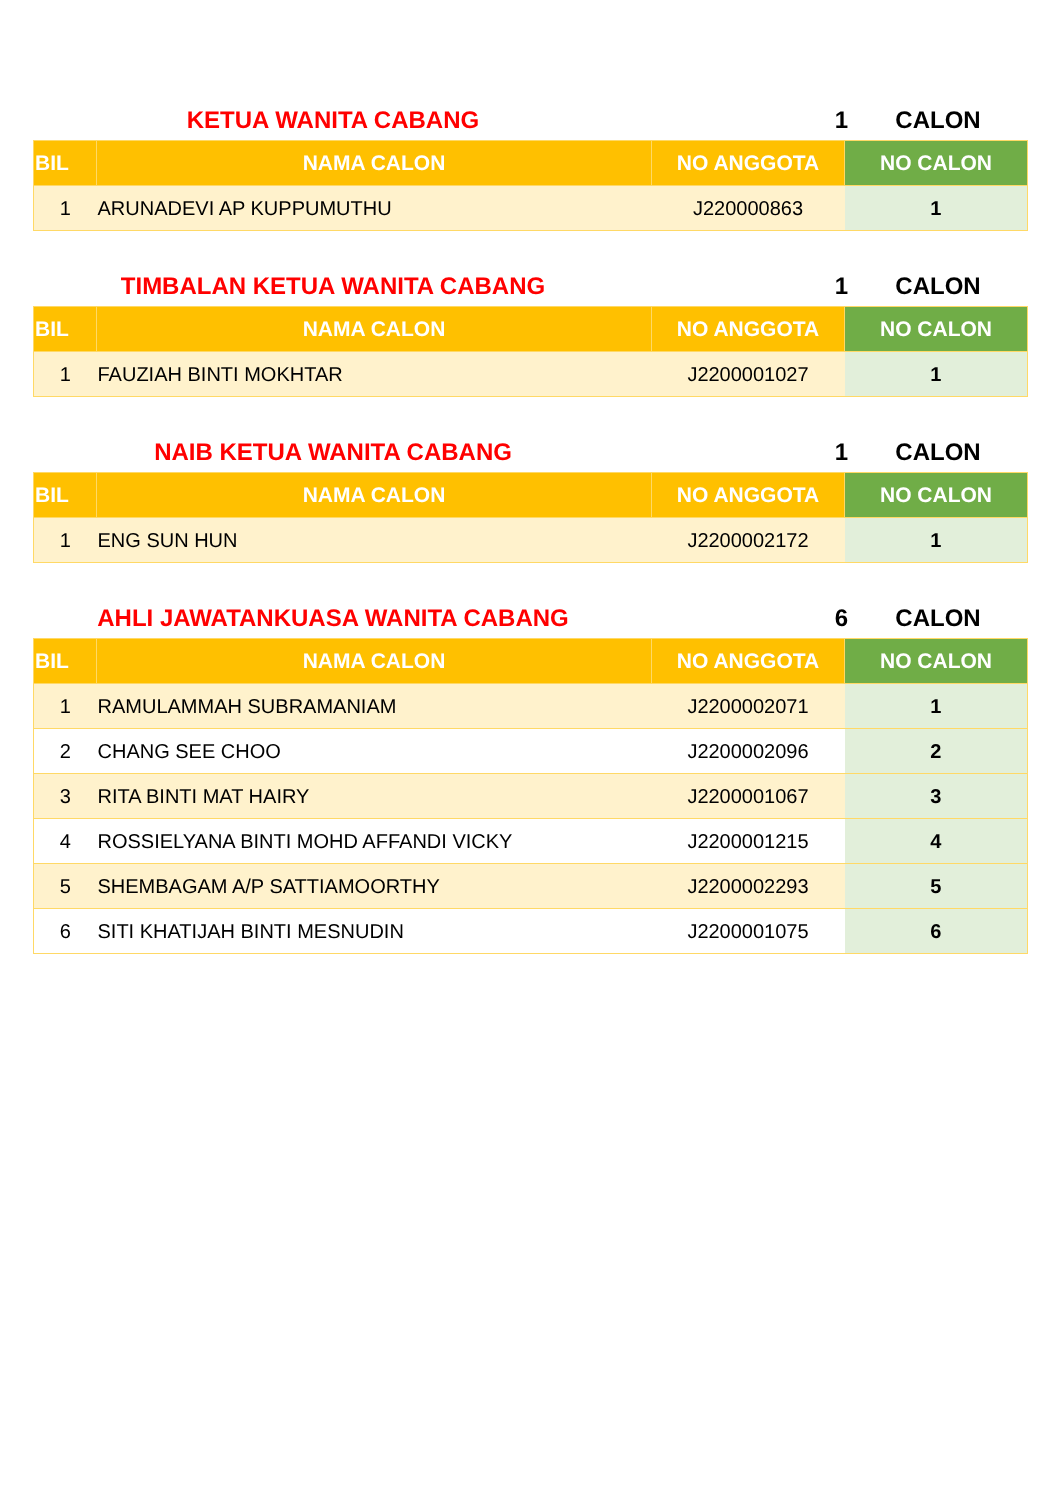KETUA WANITA CABANG 1 CALON
| BIL | NAMA CALON | NO ANGGOTA | NO CALON |
| --- | --- | --- | --- |
| 1 | ARUNADEVI AP KUPPUMUTHU | J220000863 | 1 |
TIMBALAN KETUA WANITA CABANG 1 CALON
| BIL | NAMA CALON | NO ANGGOTA | NO CALON |
| --- | --- | --- | --- |
| 1 | FAUZIAH BINTI MOKHTAR | J2200001027 | 1 |
NAIB KETUA WANITA CABANG 1 CALON
| BIL | NAMA CALON | NO ANGGOTA | NO CALON |
| --- | --- | --- | --- |
| 1 | ENG SUN HUN | J2200002172 | 1 |
AHLI JAWATANKUASA WANITA CABANG 6 CALON
| BIL | NAMA CALON | NO ANGGOTA | NO CALON |
| --- | --- | --- | --- |
| 1 | RAMULAMMAH SUBRAMANIAM | J2200002071 | 1 |
| 2 | CHANG SEE CHOO | J2200002096 | 2 |
| 3 | RITA BINTI MAT HAIRY | J2200001067 | 3 |
| 4 | ROSSIELYANA BINTI MOHD AFFANDI VICKY | J2200001215 | 4 |
| 5 | SHEMBAGAM A/P SATTIAMOORTHY | J2200002293 | 5 |
| 6 | SITI KHATIJAH BINTI MESNUDIN | J2200001075 | 6 |